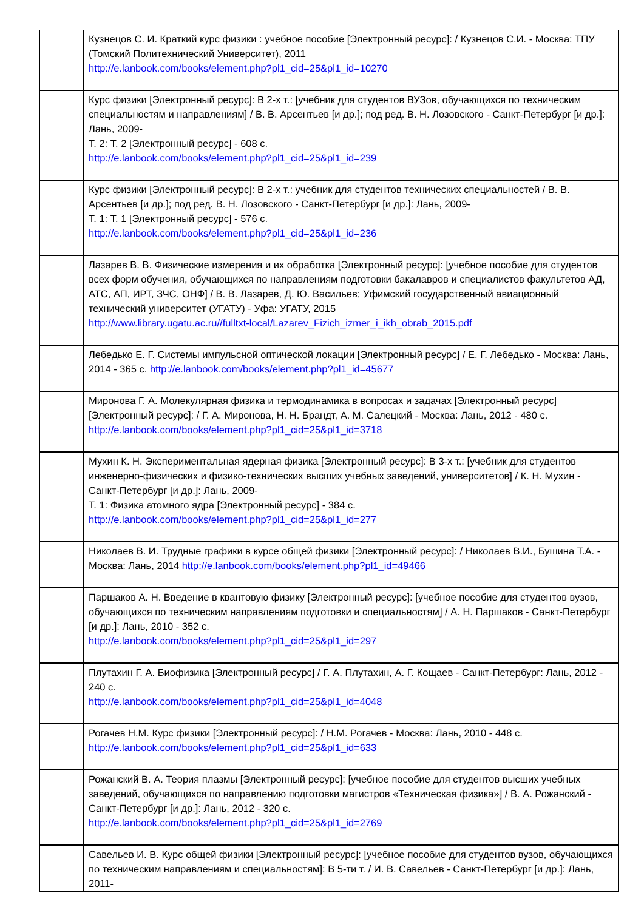| | Кузнецов С. И. Краткий курс физики : учебное пособие [Электронный ресурс]: / Кузнецов С.И. - Москва: ТПУ (Томский Политехнический Университет), 2011 http://e.lanbook.com/books/element.php?pl1_cid=25&pl1_id=10270 |
| | Курс физики [Электронный ресурс]: В 2-х т.: [учебник для студентов ВУЗов, обучающихся по техническим специальностям и направлениям] / В. В. Арсентьев [и др.]; под ред. В. Н. Лозовского - Санкт-Петербург [и др.]: Лань, 2009- Т. 2: Т. 2 [Электронный ресурс] - 608 с. http://e.lanbook.com/books/element.php?pl1_cid=25&pl1_id=239 |
| | Курс физики [Электронный ресурс]: В 2-х т.: учебник для студентов технических специальностей / В. В. Арсентьев [и др.]; под ред. В. Н. Лозовского - Санкт-Петербург [и др.]: Лань, 2009- Т. 1: Т. 1 [Электронный ресурс] - 576 с. http://e.lanbook.com/books/element.php?pl1_cid=25&pl1_id=236 |
| | Лазарев В. В. Физические измерения и их обработка [Электронный ресурс]: [учебное пособие для студентов всех форм обучения, обучающихся по направлениям подготовки бакалавров и специалистов факультетов АД, АТС, АП, ИРТ, ЗЧС, ОНФ] / В. В. Лазарев, Д. Ю. Васильев; Уфимский государственный авиационный технический университет (УГАТУ) - Уфа: УГАТУ, 2015 http://www.library.ugatu.ac.ru//fulltxt-local/Lazarev_Fizich_izmer_i_ikh_obrab_2015.pdf |
| | Лебедько Е. Г. Системы импульсной оптической локации [Электронный ресурс] / Е. Г. Лебедько - Москва: Лань, 2014 - 365 с. http://e.lanbook.com/books/element.php?pl1_id=45677 |
| | Миронова Г. А. Молекулярная физика и термодинамика в вопросах и задачах [Электронный ресурс] [Электронный ресурс]: / Г. А. Миронова, Н. Н. Брандт, А. М. Салецкий - Москва: Лань, 2012 - 480 с. http://e.lanbook.com/books/element.php?pl1_cid=25&pl1_id=3718 |
| | Мухин К. Н. Экспериментальная ядерная физика [Электронный ресурс]: В 3-х т.: [учебник для студентов инженерно-физических и физико-технических высших учебных заведений, университетов] / К. Н. Мухин - Санкт-Петербург [и др.]: Лань, 2009- Т. 1: Физика атомного ядра [Электронный ресурс] - 384 с. http://e.lanbook.com/books/element.php?pl1_cid=25&pl1_id=277 |
| | Николаев В. И. Трудные графики в курсе общей физики [Электронный ресурс]: / Николаев В.И., Бушина Т.А. - Москва: Лань, 2014 http://e.lanbook.com/books/element.php?pl1_id=49466 |
| | Паршаков А. Н. Введение в квантовую физику [Электронный ресурс]: [учебное пособие для студентов вузов, обучающихся по техническим направлениям подготовки и специальностям] / А. Н. Паршаков - Санкт-Петербург [и др.]: Лань, 2010 - 352 с. http://e.lanbook.com/books/element.php?pl1_cid=25&pl1_id=297 |
| | Плутахин Г. А. Биофизика [Электронный ресурс] / Г. А. Плутахин, А. Г. Кощаев - Санкт-Петербург: Лань, 2012 - 240 с. http://e.lanbook.com/books/element.php?pl1_cid=25&pl1_id=4048 |
| | Рогачев Н.М. Курс физики [Электронный ресурс]: / Н.М. Рогачев - Москва: Лань, 2010 - 448 с. http://e.lanbook.com/books/element.php?pl1_cid=25&pl1_id=633 |
| | Рожанский В. А. Теория плазмы [Электронный ресурс]: [учебное пособие для студентов высших учебных заведений, обучающихся по направлению подготовки магистров «Техническая физика»] / В. А. Рожанский - Санкт-Петербург [и др.]: Лань, 2012 - 320 с. http://e.lanbook.com/books/element.php?pl1_cid=25&pl1_id=2769 |
| | Савельев И. В. Курс общей физики [Электронный ресурс]: [учебное пособие для студентов вузов, обучающихся по техническим направлениям и специальностям]: В 5-ти т. / И. В. Савельев - Санкт-Петербург [и др.]: Лань, 2011- |